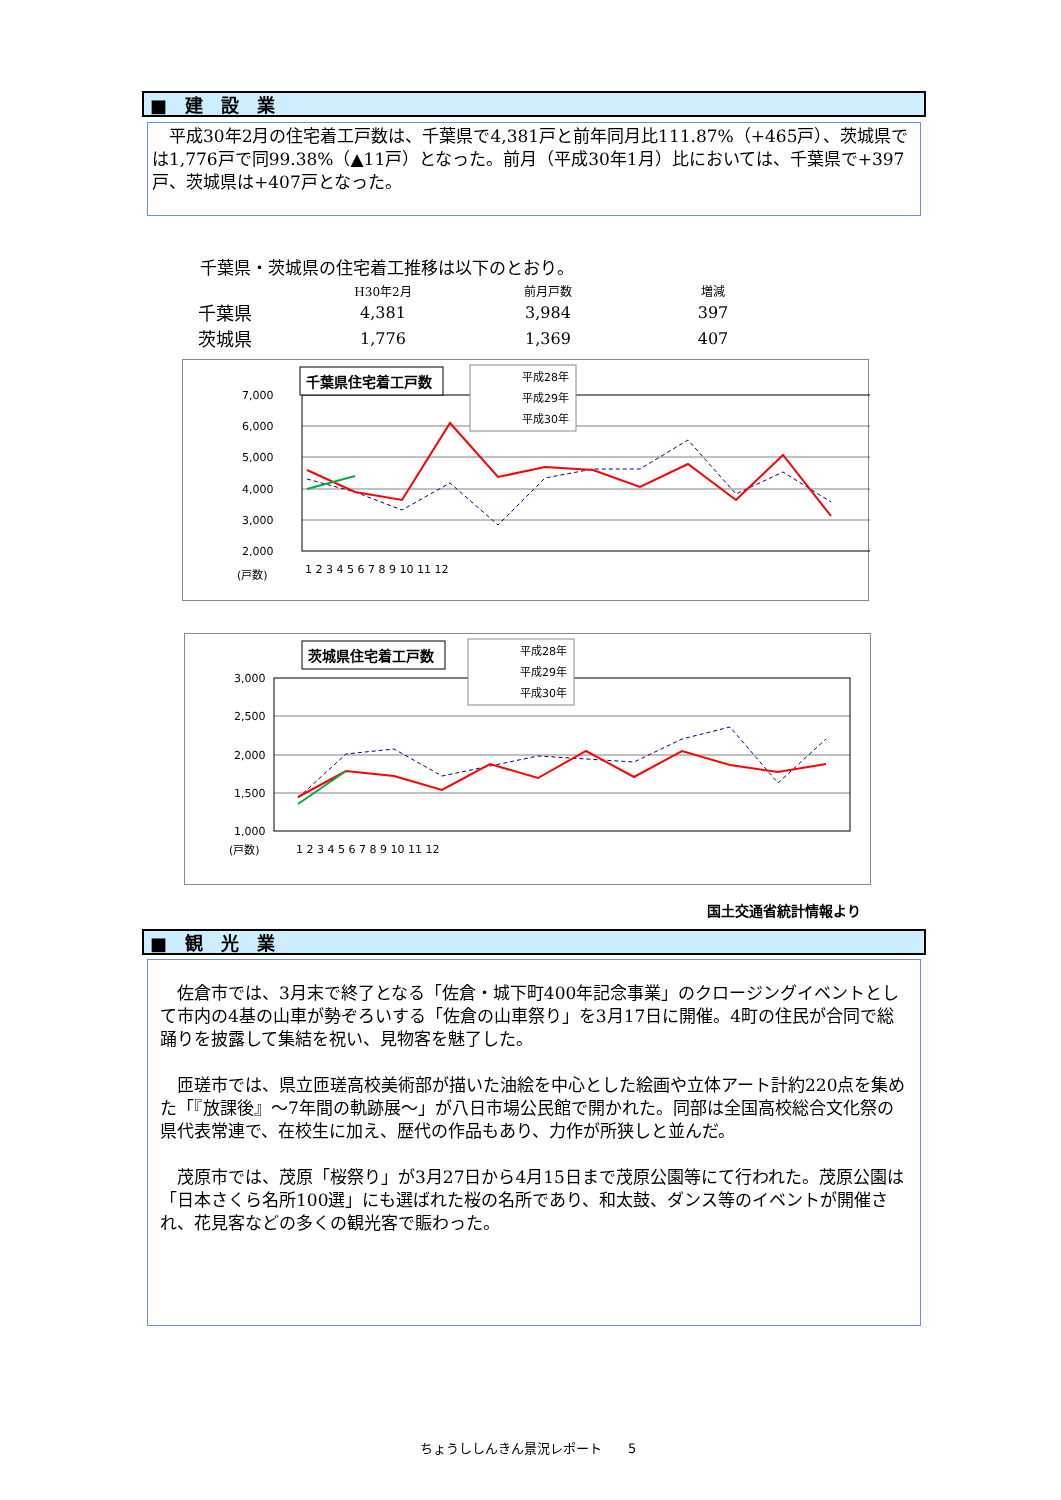■　建　設　業
　平成30年2月の住宅着工戸数は、千葉県で4,381戸と前年同月比111.87%（+465戸）、茨城県では1,776戸で同99.38%（▲11戸）となった。前月（平成30年1月）比においては、千葉県で+397戸、茨城県は+407戸となった。
千葉県・茨城県の住宅着工推移は以下のとおり。
| | H30年2月 | 前月戸数 | 増減 |
| --- | --- | --- | --- |
| 千葉県 | 4,381 | 3,984 | 397 |
| 茨城県 | 1,776 | 1,369 | 407 |
7,000
6,000
5,000
4,000
3,000
2,000
(戸数)
1 2 3 4 5 6 7 8 9 10 11 12
千葉県住宅着工戸数
平成28年
平成29年
平成30年
3,000
2,500
2,000
1,500
1,000
(戸数)
1 2 3 4 5 6 7 8 9 10 11 12
茨城県住宅着工戸数
平成28年
平成29年
平成30年
国土交通省統計情報より
■　観　光　業
　佐倉市では、3月末で終了となる「佐倉・城下町400年記念事業」のクロージングイベントとして市内の4基の山車が勢ぞろいする「佐倉の山車祭り」を3月17日に開催。4町の住民が合同で総踊りを披露して集結を祝い、見物客を魅了した。
　匝瑳市では、県立匝瑳高校美術部が描いた油絵を中心とした絵画や立体アート計約220点を集めた「『放課後』～7年間の軌跡展～」が八日市場公民館で開かれた。同部は全国高校総合文化祭の県代表常連で、在校生に加え、歴代の作品もあり、力作が所狭しと並んだ。
　茂原市では、茂原「桜祭り」が3月27日から4月15日まで茂原公園等にて行われた。茂原公園は「日本さくら名所100選」にも選ばれた桜の名所であり、和太鼓、ダンス等のイベントが開催され、花見客などの多くの観光客で賑わった。
ちょうししんきん景況レポート　　5